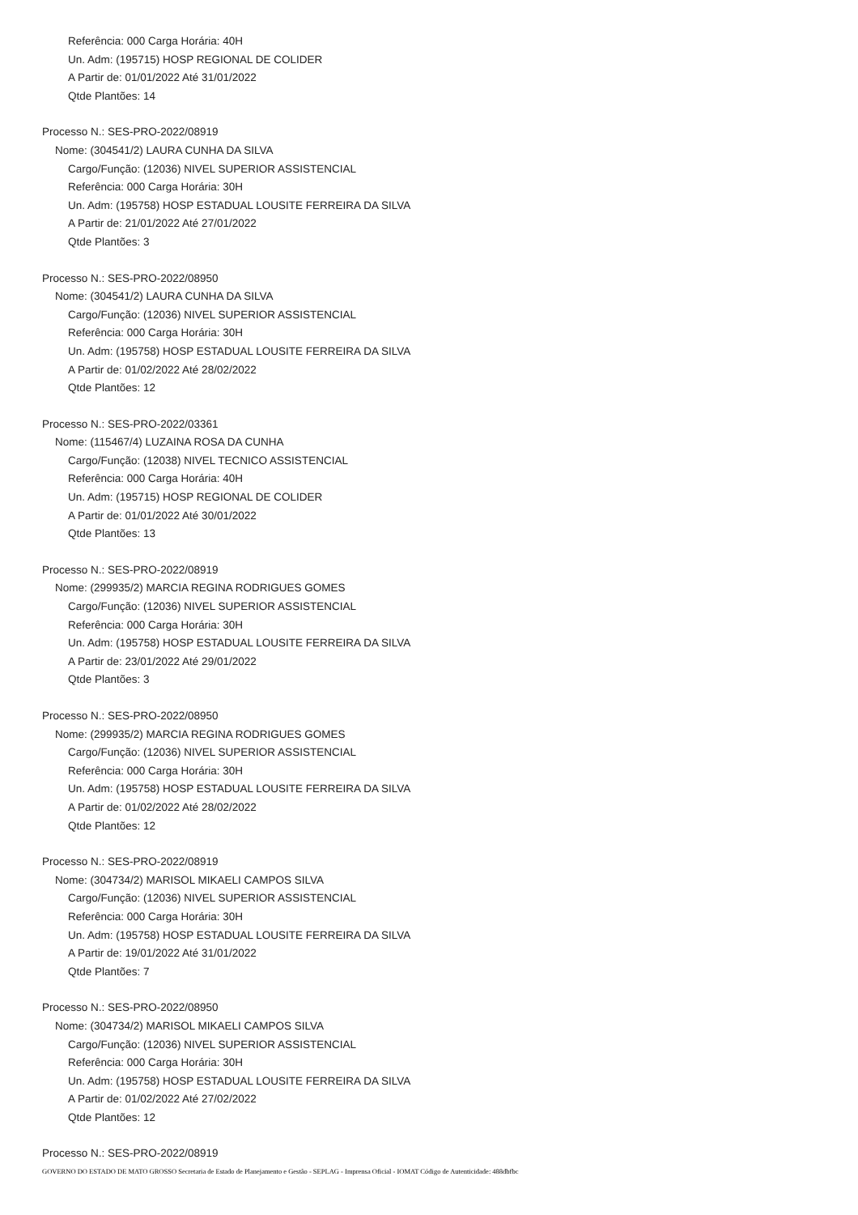Referência: 000 Carga Horária: 40H
Un. Adm: (195715) HOSP REGIONAL DE COLIDER
A Partir de: 01/01/2022 Até 31/01/2022
Qtde Plantões: 14
Processo N.: SES-PRO-2022/08919
Nome: (304541/2) LAURA CUNHA DA SILVA
Cargo/Função: (12036) NIVEL SUPERIOR ASSISTENCIAL
Referência: 000 Carga Horária: 30H
Un. Adm: (195758) HOSP ESTADUAL LOUSITE FERREIRA DA SILVA
A Partir de: 21/01/2022 Até 27/01/2022
Qtde Plantões: 3
Processo N.: SES-PRO-2022/08950
Nome: (304541/2) LAURA CUNHA DA SILVA
Cargo/Função: (12036) NIVEL SUPERIOR ASSISTENCIAL
Referência: 000 Carga Horária: 30H
Un. Adm: (195758) HOSP ESTADUAL LOUSITE FERREIRA DA SILVA
A Partir de: 01/02/2022 Até 28/02/2022
Qtde Plantões: 12
Processo N.: SES-PRO-2022/03361
Nome: (115467/4) LUZAINA ROSA DA CUNHA
Cargo/Função: (12038) NIVEL TECNICO ASSISTENCIAL
Referência: 000 Carga Horária: 40H
Un. Adm: (195715) HOSP REGIONAL DE COLIDER
A Partir de: 01/01/2022 Até 30/01/2022
Qtde Plantões: 13
Processo N.: SES-PRO-2022/08919
Nome: (299935/2) MARCIA REGINA RODRIGUES GOMES
Cargo/Função: (12036) NIVEL SUPERIOR ASSISTENCIAL
Referência: 000 Carga Horária: 30H
Un. Adm: (195758) HOSP ESTADUAL LOUSITE FERREIRA DA SILVA
A Partir de: 23/01/2022 Até 29/01/2022
Qtde Plantões: 3
Processo N.: SES-PRO-2022/08950
Nome: (299935/2) MARCIA REGINA RODRIGUES GOMES
Cargo/Função: (12036) NIVEL SUPERIOR ASSISTENCIAL
Referência: 000 Carga Horária: 30H
Un. Adm: (195758) HOSP ESTADUAL LOUSITE FERREIRA DA SILVA
A Partir de: 01/02/2022 Até 28/02/2022
Qtde Plantões: 12
Processo N.: SES-PRO-2022/08919
Nome: (304734/2) MARISOL MIKAELI CAMPOS SILVA
Cargo/Função: (12036) NIVEL SUPERIOR ASSISTENCIAL
Referência: 000 Carga Horária: 30H
Un. Adm: (195758) HOSP ESTADUAL LOUSITE FERREIRA DA SILVA
A Partir de: 19/01/2022 Até 31/01/2022
Qtde Plantões: 7
Processo N.: SES-PRO-2022/08950
Nome: (304734/2) MARISOL MIKAELI CAMPOS SILVA
Cargo/Função: (12036) NIVEL SUPERIOR ASSISTENCIAL
Referência: 000 Carga Horária: 30H
Un. Adm: (195758) HOSP ESTADUAL LOUSITE FERREIRA DA SILVA
A Partir de: 01/02/2022 Até 27/02/2022
Qtde Plantões: 12
Processo N.: SES-PRO-2022/08919
GOVERNO DO ESTADO DE MATO GROSSO Secretaria de Estado de Planejamento e Gestão - SEPLAG - Imprensa Oficial - IOMAT Código de Autenticidade: 488dbfbc